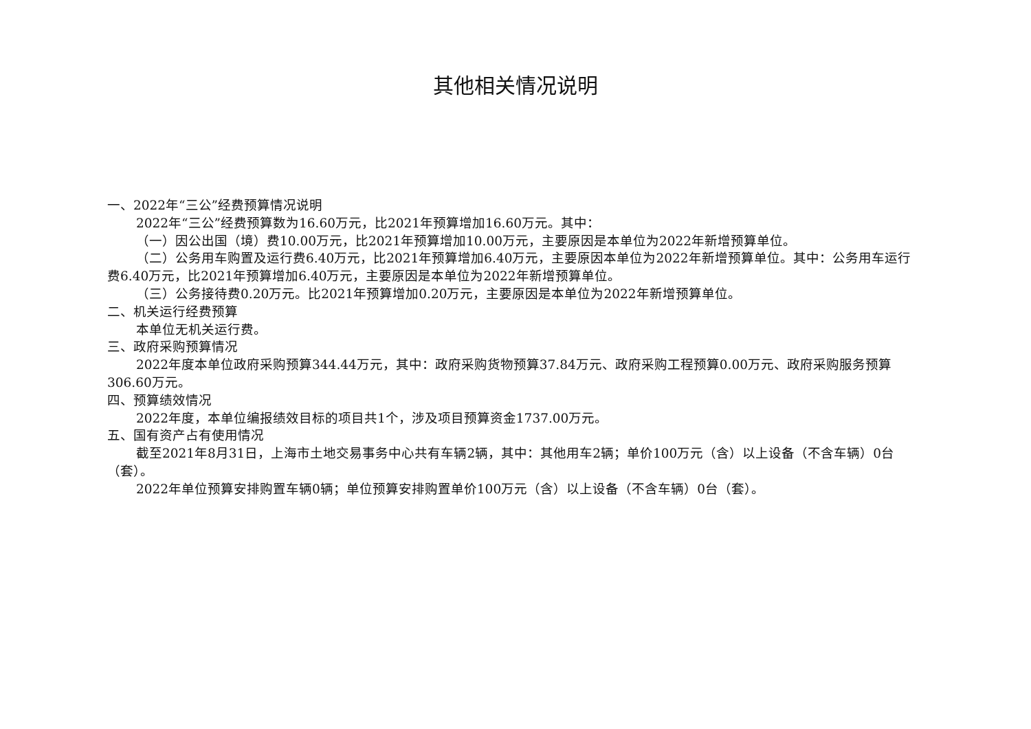其他相关情况说明
一、2022年“三公”经费预算情况说明
2022年“三公”经费预算数为16.60万元，比2021年预算增加16.60万元。其中：
（一）因公出国（境）费10.00万元，比2021年预算增加10.00万元，主要原因是本单位为2022年新增预算单位。
（二）公务用车购置及运行费6.40万元，比2021年预算增加6.40万元，主要原因本单位为2022年新增预算单位。其中：公务用车运行费6.40万元，比2021年预算增加6.40万元，主要原因是本单位为2022年新增预算单位。
（三）公务接待费0.20万元。比2021年预算增加0.20万元，主要原因是本单位为2022年新增预算单位。
二、机关运行经费预算
本单位无机关运行费。
三、政府采购预算情况
2022年度本单位政府采购预算344.44万元，其中：政府采购货物预算37.84万元、政府采购工程预算0.00万元、政府采购服务预算306.60万元。
四、预算绩效情况
2022年度，本单位编报绩效目标的项目共1个，涉及项目预算资金1737.00万元。
五、国有资产占有使用情况
截至2021年8月31日，上海市土地交易事务中心共有车辆2辆，其中：其他用车2辆；单价100万元（含）以上设备（不含车辆）0台（套）。
2022年单位预算安排购置车辆0辆；单位预算安排购置单价100万元（含）以上设备（不含车辆）0台（套）。